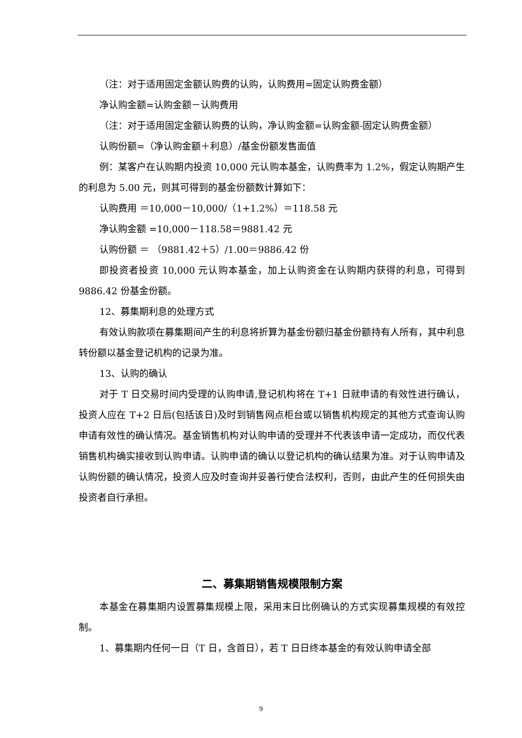（注：对于适用固定金额认购费的认购，认购费用=固定认购费金额）
净认购金额=认购金额－认购费用
（注：对于适用固定金额认购费的认购，净认购金额=认购金额-固定认购费金额）
认购份额=（净认购金额＋利息）/基金份额发售面值
例：某客户在认购期内投资 10,000 元认购本基金，认购费率为 1.2%，假定认购期产生的利息为 5.00 元，则其可得到的基金份额数计算如下：
认购费用 ＝10,000－10,000/（1+1.2%）＝118.58 元
净认购金额 =10,000－118.58＝9881.42 元
认购份额 ＝ （9881.42＋5）/1.00＝9886.42 份
即投资者投资 10,000 元认购本基金，加上认购资金在认购期内获得的利息，可得到 9886.42 份基金份额。
12、募集期利息的处理方式
有效认购款项在募集期间产生的利息将折算为基金份额归基金份额持有人所有，其中利息转份额以基金登记机构的记录为准。
13、认购的确认
对于 T 日交易时间内受理的认购申请,登记机构将在 T+1 日就申请的有效性进行确认，投资人应在 T+2 日后(包括该日)及时到销售网点柜台或以销售机构规定的其他方式查询认购申请有效性的确认情况。基金销售机构对认购申请的受理并不代表该申请一定成功，而仅代表销售机构确实接收到认购申请。认购申请的确认以登记机构的确认结果为准。对于认购申请及认购份额的确认情况，投资人应及时查询并妥善行使合法权利，否则，由此产生的任何损失由投资者自行承担。
二、募集期销售规模限制方案
本基金在募集期内设置募集规模上限，采用末日比例确认的方式实现募集规模的有效控制。
1、募集期内任何一日（T 日，含首日），若 T 日日终本基金的有效认购申请全部
9